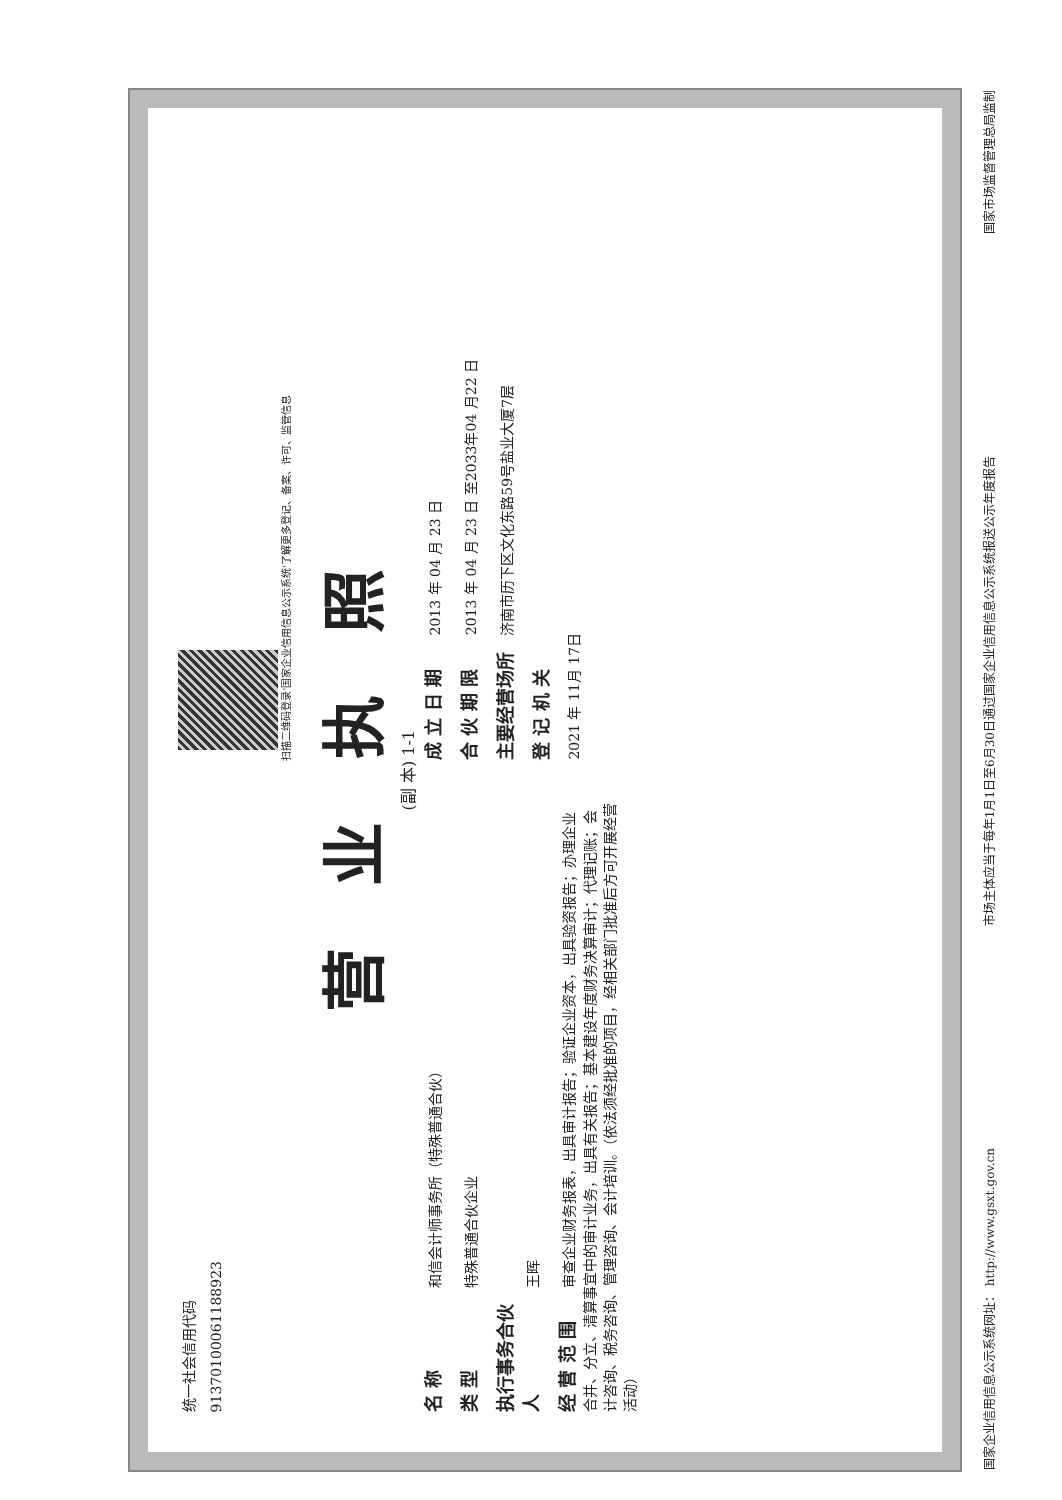统一社会信用代码
91370100061188923
扫描二维码登录'国家企业信用信息公示系统'了解更多登记、备案、许可、监管信息
营 业 执 照
(副 本) 1-1
名 称 和信会计师事务所（特殊普通合伙）
类 型 特殊普通合伙企业
执行事务合伙人 王晖
经 营 范 围 审查企业财务报表，出具审计报告；验证企业资本，出具验资报告；办理企业合并、分立、清算事宜中的审计业务，出具有关报告；基本建设年度财务决算审计；代理记账；会计咨询、税务咨询、管理咨询、会计培训。（依法须经批准的项目，经相关部门批准后方可开展经营活动）
成 立 日 期 2013 年 04 月 23 日
合 伙 期 限 2013 年 04 月 23 日 至2033年04 月22 日
主要经营场所 济南市历下区文化东路59号盐业大厦7层
登 记 机 关
2021 年 11月 17日
国家企业信用信息公示系统网址： http://www.gsxt.gov.cn 市场主体应当于每年1月1日至6月30日通过国家企业信用信息公示系统报送公示年度报告 国家市场监督管理总局监制